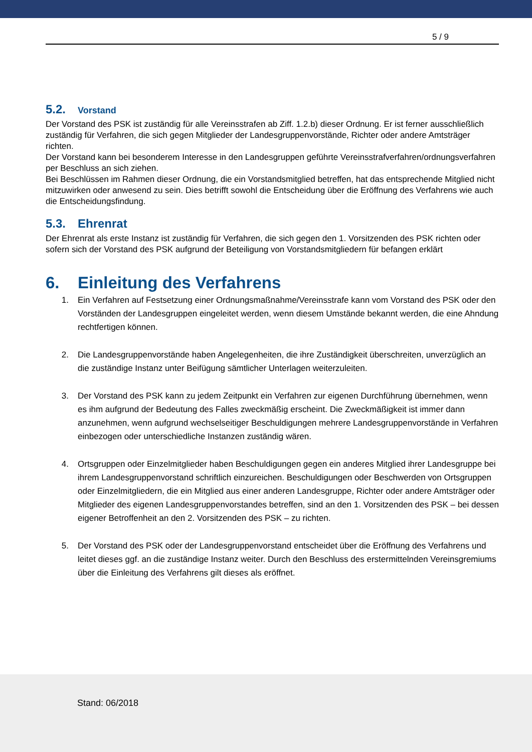5 / 9
5.2. Vorstand
Der Vorstand des PSK ist zuständig für alle Vereinsstrafen ab Ziff. 1.2.b) dieser Ordnung. Er ist ferner ausschließlich zuständig für Verfahren, die sich gegen Mitglieder der Landesgruppenvorstände, Richter oder andere Amtsträger richten.
Der Vorstand kann bei besonderem Interesse in den Landesgruppen geführte Vereinsstrafverfahren/ordnungsverfahren per Beschluss an sich ziehen.
Bei Beschlüssen im Rahmen dieser Ordnung, die ein Vorstandsmitglied betreffen, hat das entsprechende Mitglied nicht mitzuwirken oder anwesend zu sein. Dies betrifft sowohl die Entscheidung über die Eröffnung des Verfahrens wie auch die Entscheidungsfindung.
5.3. Ehrenrat
Der Ehrenrat als erste Instanz ist zuständig für Verfahren, die sich gegen den 1. Vorsitzenden des PSK richten oder sofern sich der Vorstand des PSK aufgrund der Beteiligung von Vorstandsmitgliedern für befangen erklärt
6. Einleitung des Verfahrens
1. Ein Verfahren auf Festsetzung einer Ordnungsmaßnahme/Vereinsstrafe kann vom Vorstand des PSK oder den Vorständen der Landesgruppen eingeleitet werden, wenn diesem Umstände bekannt werden, die eine Ahndung rechtfertigen können.
2. Die Landesgruppenvorstände haben Angelegenheiten, die ihre Zuständigkeit überschreiten, unverzüglich an die zuständige Instanz unter Beifügung sämtlicher Unterlagen weiterzuleiten.
3. Der Vorstand des PSK kann zu jedem Zeitpunkt ein Verfahren zur eigenen Durchführung übernehmen, wenn es ihm aufgrund der Bedeutung des Falles zweckmäßig erscheint. Die Zweckmäßigkeit ist immer dann anzunehmen, wenn aufgrund wechselseitiger Beschuldigungen mehrere Landesgruppenvorstände in Verfahren einbezogen oder unterschiedliche Instanzen zuständig wären.
4. Ortsgruppen oder Einzelmitglieder haben Beschuldigungen gegen ein anderes Mitglied ihrer Landesgruppe bei ihrem Landesgruppenvorstand schriftlich einzureichen. Beschuldigungen oder Beschwerden von Ortsgruppen oder Einzelmitgliedern, die ein Mitglied aus einer anderen Landesgruppe, Richter oder andere Amtsträger oder Mitglieder des eigenen Landesgruppenvorstandes betreffen, sind an den 1. Vorsitzenden des PSK – bei dessen eigener Betroffenheit an den 2. Vorsitzenden des PSK – zu richten.
5. Der Vorstand des PSK oder der Landesgruppenvorstand entscheidet über die Eröffnung des Verfahrens und leitet dieses ggf. an die zuständige Instanz weiter. Durch den Beschluss des erstermittelnden Vereinsgremiums über die Einleitung des Verfahrens gilt dieses als eröffnet.
Stand: 06/2018